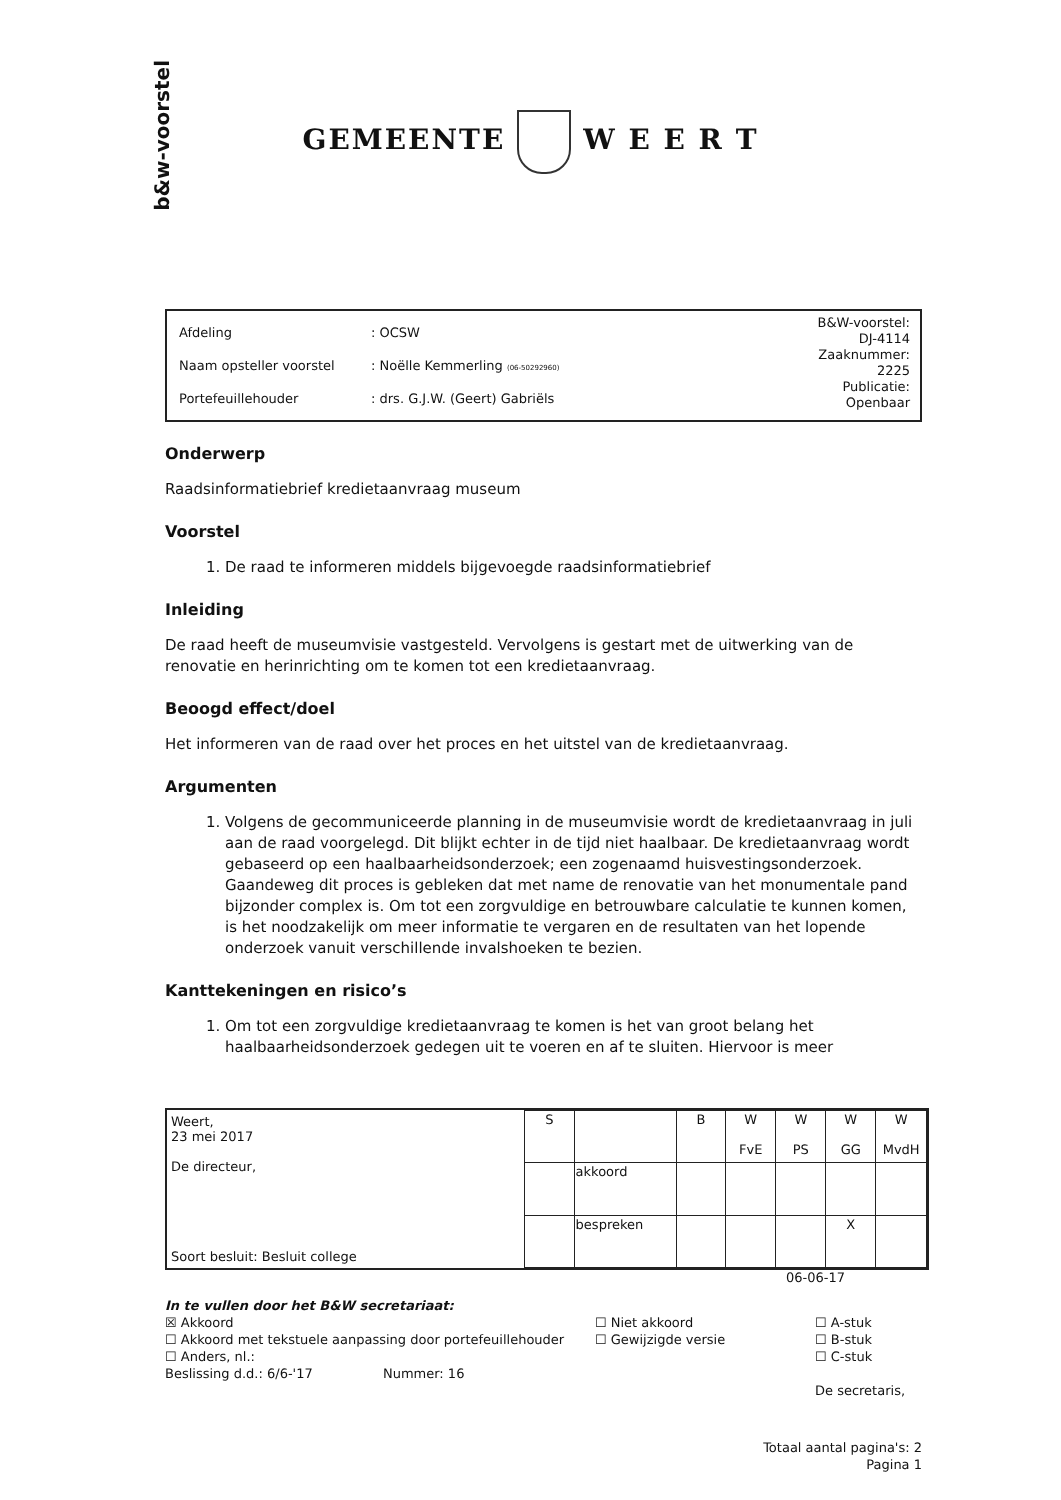b&w-voorstel
GEMEENTE W E E R T
| Afdeling | : OCSW |
| Naam opsteller voorstel | : Noëlle Kemmerling (06-50292960) |
| Portefeuillehouder | : drs. G.J.W. (Geert) Gabriëls |
B&W-voorstel:
DJ-4114
Zaaknummer:
2225
Publicatie:
Openbaar
Onderwerp
Raadsinformatiebrief kredietaanvraag museum
Voorstel
1. De raad te informeren middels bijgevoegde raadsinformatiebrief
Inleiding
De raad heeft de museumvisie vastgesteld. Vervolgens is gestart met de uitwerking van de renovatie en herinrichting om te komen tot een kredietaanvraag.
Beoogd effect/doel
Het informeren van de raad over het proces en het uitstel van de kredietaanvraag.
Argumenten
1. Volgens de gecommuniceerde planning in de museumvisie wordt de kredietaanvraag in juli aan de raad voorgelegd. Dit blijkt echter in de tijd niet haalbaar. De kredietaanvraag wordt gebaseerd op een haalbaarheidsonderzoek; een zogenaamd huisvestingsonderzoek. Gaandeweg dit proces is gebleken dat met name de renovatie van het monumentale pand bijzonder complex is. Om tot een zorgvuldige en betrouwbare calculatie te kunnen komen, is het noodzakelijk om meer informatie te vergaren en de resultaten van het lopende onderzoek vanuit verschillende invalshoeken te bezien.
Kanttekeningen en risico’s
1. Om tot een zorgvuldige kredietaanvraag te komen is het van groot belang het haalbaarheidsonderzoek gedegen uit te voeren en af te sluiten. Hiervoor is meer
Weert,
23 mei 2017
De directeur,
Soort besluit: Besluit college
| S | | B | W FvE | W PS | W GG | W MvdH |
| --- | --- | --- | --- | --- | --- | --- |
| | akkoord | | | | | |
| | bespreken | | | | X | |
06-06-17
In te vullen door het B&W secretariaat:
☒ Akkoord
☐ Akkoord met tekstuele aanpassing door portefeuillehouder
☐ Anders, nl.:
Beslissing d.d.: 6/6-'17 Nummer: 16
☐ Niet akkoord
☐ Gewijzigde versie
☐ A-stuk
☐ B-stuk
☐ C-stuk
De secretaris,
Totaal aantal pagina's: 2
Pagina 1